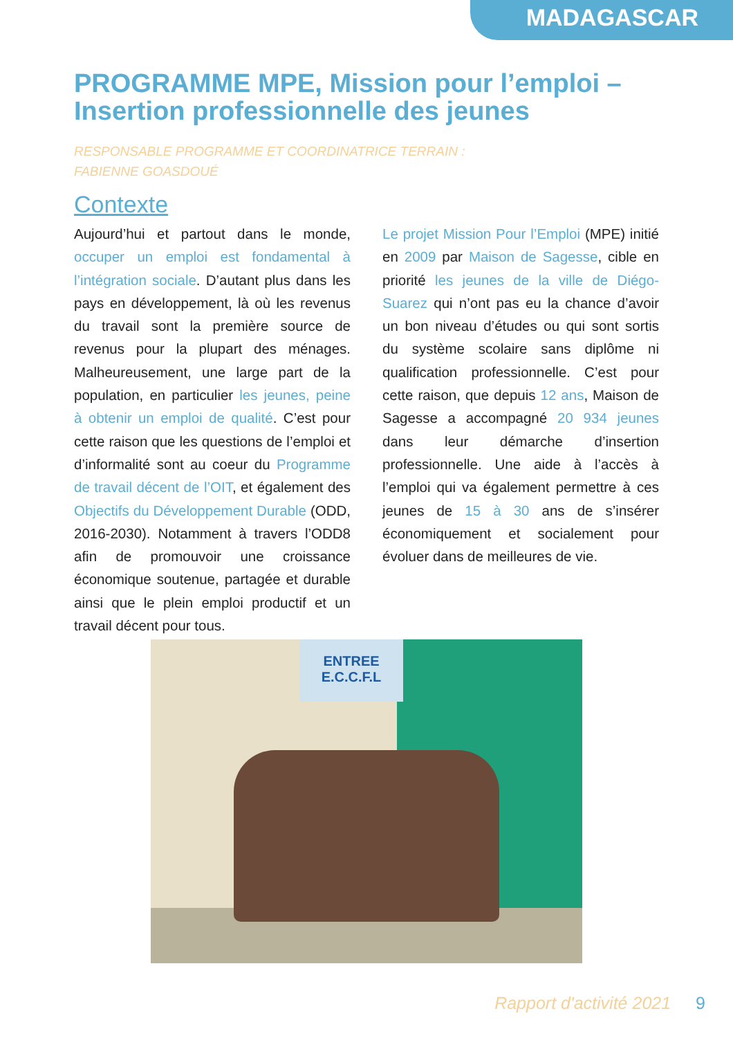MADAGASCAR
PROGRAMME MPE, Mission pour l’emploi – Insertion professionnelle des jeunes
RESPONSABLE PROGRAMME ET COORDINATRICE TERRAIN :
FABIENNE GOASDOUÉ
Contexte
Aujourd’hui et partout dans le monde, occuper un emploi est fondamental à l’intégration sociale. D’autant plus dans les pays en développement, là où les revenus du travail sont la première source de revenus pour la plupart des ménages. Malheureusement, une large part de la population, en particulier les jeunes, peine à obtenir un emploi de qualité. C’est pour cette raison que les questions de l’emploi et d’informalité sont au coeur du Programme de travail décent de l’OIT, et également des Objectifs du Développement Durable (ODD, 2016-2030). Notamment à travers l’ODD8 afin de promouvoir une croissance économique soutenue, partagée et durable ainsi que le plein emploi productif et un travail décent pour tous.
Le projet Mission Pour l’Emploi (MPE) initié en 2009 par Maison de Sagesse, cible en priorité les jeunes de la ville de Diégo-Suarez qui n’ont pas eu la chance d’avoir un bon niveau d’études ou qui sont sortis du système scolaire sans diplôme ni qualification professionnelle. C’est pour cette raison, que depuis 12 ans, Maison de Sagesse a accompagné 20 934 jeunes dans leur démarche d’insertion professionnelle. Une aide à l’accès à l’emploi qui va également permettre à ces jeunes de 15 à 30 ans de s’insérer économiquement et socialement pour évoluer dans de meilleures de vie.
ENTREE
E.C.C.F.L
Rapport d'activité 2021 9